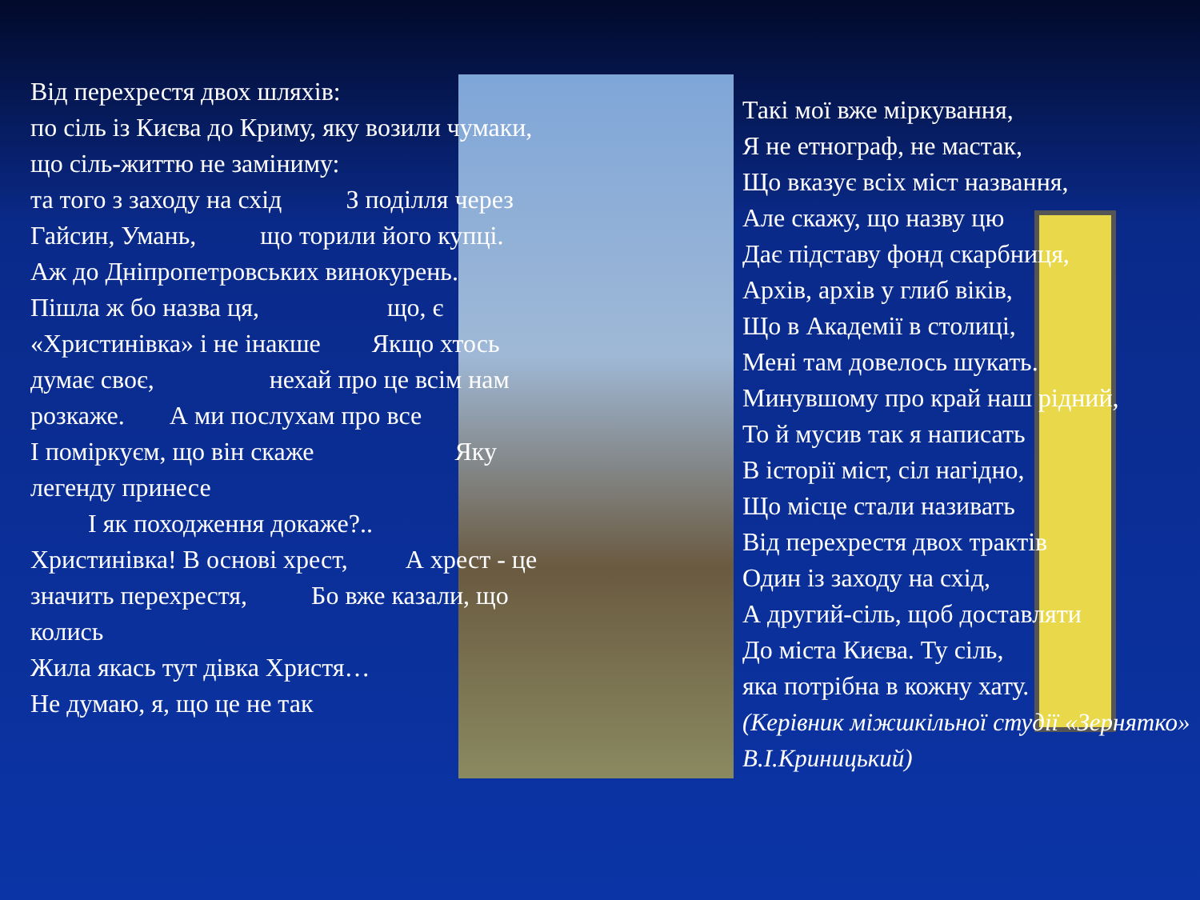Від перехрестя двох шляхів: по сіль із Києва до Криму, яку возили чумаки, що сіль-життю не заміниму: та того з заходу на схід З поділля через Гайсин, Умань, що торили його купці. Аж до Дніпропетровських винокурень. Пішла ж бо назва ця, що, є «Христинівка» і не інакше Якщо хтось думає своє, нехай про це всім нам розкаже. А ми послухам про все І поміркуєм, що він скаже Яку легенду принесе І як походження докаже?.. Христинівка! В основі хрест, А хрест - це значить перехрестя, Бо вже казали, що колись Жила якась тут дівка Христя… Не думаю, я, що це не так
Такі мої вже міркування,
Я не етнограф, не мастак,
Що вказує всіх міст названня,
Але скажу, що назву цю
Дає підставу фонд скарбниця,
Архів, архів у глиб віків,
Що в Академії в столиці,
Мені там довелось шукать.
Минувшому про край наш рідний,
То й мусив так я написать
В історії міст, сіл нагідно,
Що місце стали називать
Від перехрестя двох трактів
Один із заходу на схід,
А другий-сіль, щоб доставляти
До міста Києва. Ту сіль,
яка потрібна в кожну хату.
(Керівник міжшкільної студії «Зернятко» В.І.Криницький)